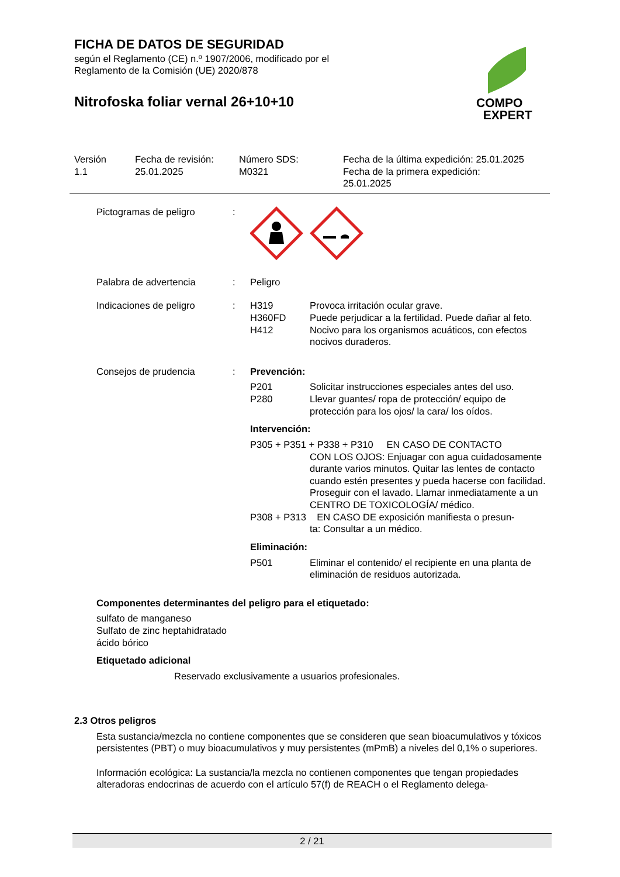FICHA DE DATOS DE SEGURIDAD
según el Reglamento (CE) n.º 1907/2006, modificado por el
Reglamento de la Comisión (UE) 2020/878
Nitrofoska foliar vernal 26+10+10
COMPO
EXPERT
Versión
1.1
Fecha de revisión:
25.01.2025
Número SDS:
M0321
Fecha de la última expedición: 25.01.2025
Fecha de la primera expedición:
25.01.2025
| Pictogramas de peligro | : | |
| Palabra de advertencia | : | Peligro |
| Indicaciones de peligro | : | / H319 / Provoca irritación ocular grave. / / H360FD / Puede perjudicar a la fertilidad. Puede dañar al feto. / / H412 / Nocivo para los organismos acuáticos, con efectos nocivos duraderos. / |
| Consejos de prudencia | : | Prevención: / P201 / Solicitar instrucciones especiales antes del uso. / / P280 / Llevar guantes/ ropa de protección/ equipo de protección para los ojos/ la cara/ los oídos. / Intervención: P305 + P351 + P338 + P310 EN CASO DE CONTACTO CON LOS OJOS: Enjuagar con agua cuidadosamente durante varios minutos. Quitar las lentes de contacto cuando estén presentes y pueda hacerse con facilidad. Proseguir con el lavado. Llamar inmediatamente a un CENTRO DE TOXICOLOGÍA/ médico. P308 + P313 EN CASO DE exposición manifiesta o presun- ta: Consultar a un médico. Eliminación: / P501 / Eliminar el contenido/ el recipiente en una planta de eliminación de residuos autorizada. / |
Componentes determinantes del peligro para el etiquetado:
sulfato de manganeso
Sulfato de zinc heptahidratado
ácido bórico
Etiquetado adicional
Reservado exclusivamente a usuarios profesionales.
2.3 Otros peligros
Esta sustancia/mezcla no contiene componentes que se consideren que sean bioacumulativos y tóxicos persistentes (PBT) o muy bioacumulativos y muy persistentes (mPmB) a niveles del 0,1% o superiores.
Información ecológica: La sustancia/la mezcla no contienen componentes que tengan propiedades alteradoras endocrinas de acuerdo con el artículo 57(f) de REACH o el Reglamento delega-
2 / 21